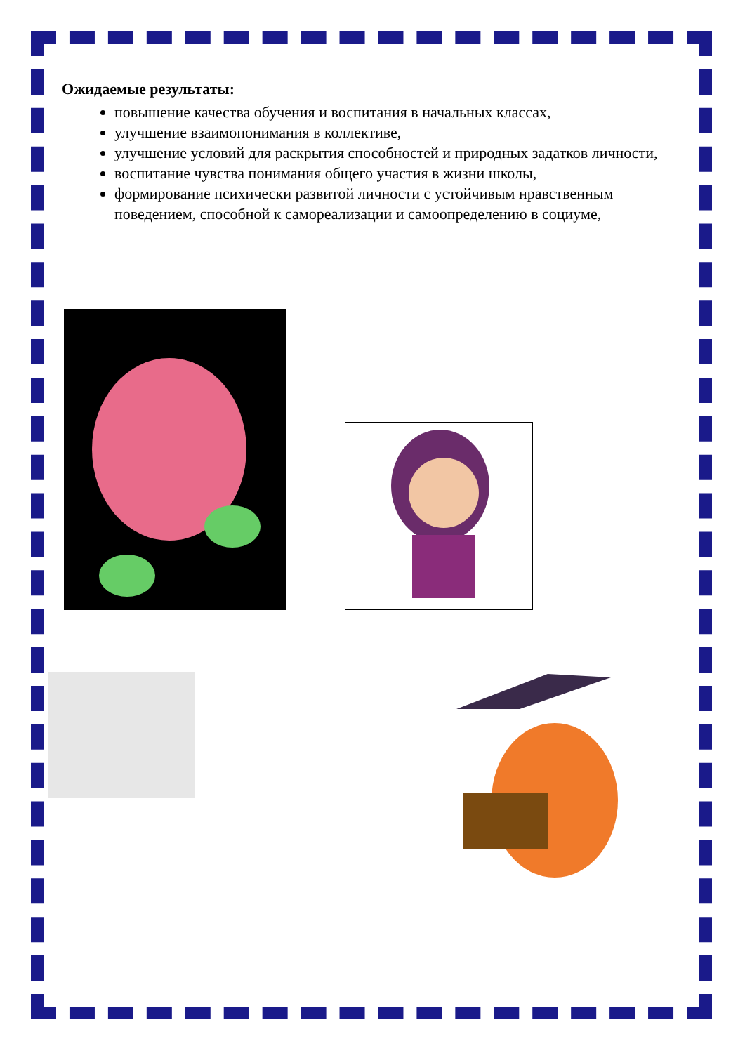Ожидаемые результаты:
повышение качества обучения и воспитания в начальных классах,
улучшение взаимопонимания в коллективе,
улучшение условий для раскрытия способностей и природных задатков личности,
воспитание чувства понимания общего участия в жизни школы,
формирование психически развитой личности с устойчивым нравственным поведением, способной к самореализации и самоопределению в социуме,